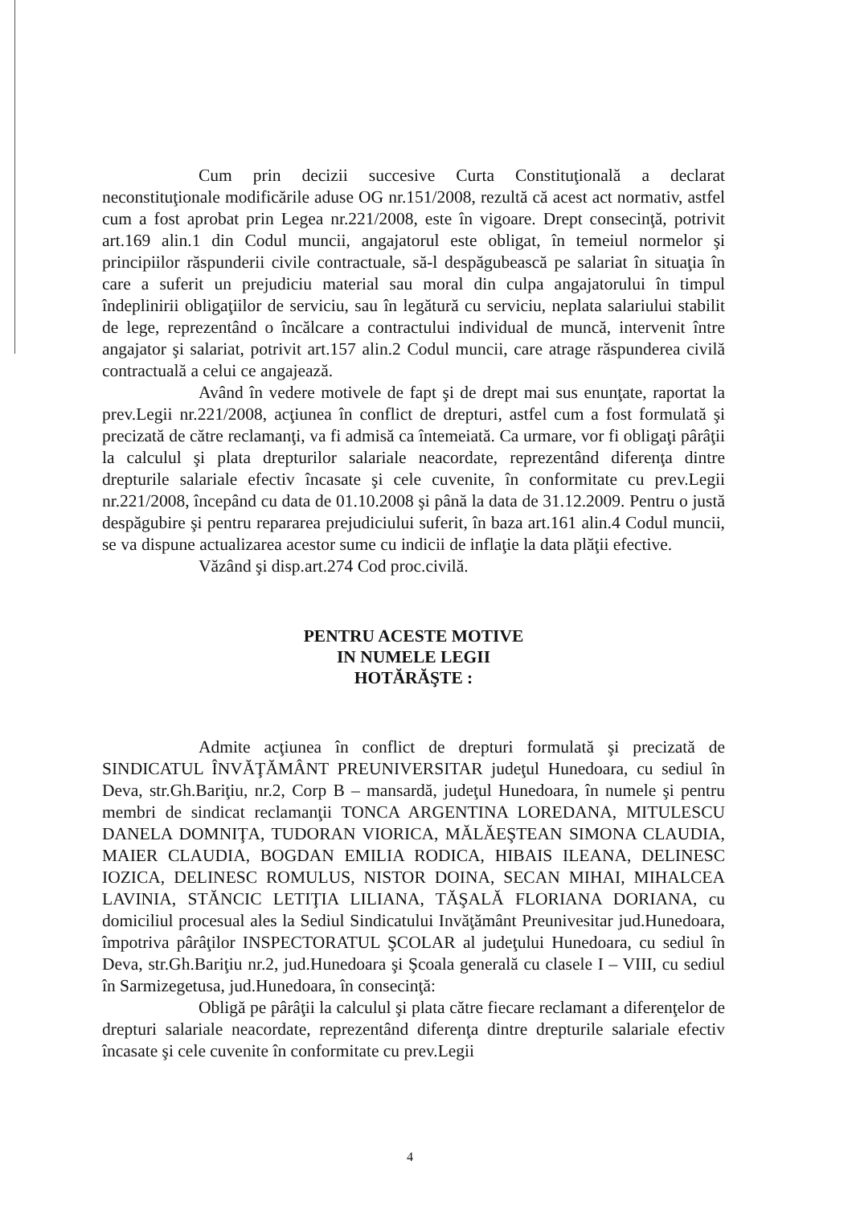Cum prin decizii succesive Curta Constituţională a declarat neconstituţionale modificările aduse OG nr.151/2008, rezultă că acest act normativ, astfel cum a fost aprobat prin Legea nr.221/2008, este în vigoare. Drept consecinţă, potrivit art.169 alin.1 din Codul muncii, angajatorul este obligat, în temeiul normelor şi principiilor răspunderii civile contractuale, să-l despăgubească pe salariat în situaţia în care a suferit un prejudiciu material sau moral din culpa angajatorului în timpul îndeplinirii obligaţiilor de serviciu, sau în legătură cu serviciu, neplata salariului stabilit de lege, reprezentând o încălcare a contractului individual de muncă, intervenit între angajator şi salariat, potrivit art.157 alin.2 Codul muncii, care atrage răspunderea civilă contractuală a celui ce angajează.
Având în vedere motivele de fapt şi de drept mai sus enunţate, raportat la prev.Legii nr.221/2008, acţiunea în conflict de drepturi, astfel cum a fost formulată şi precizată de către reclamanţi, va fi admisă ca întemeiată. Ca urmare, vor fi obligaţi pârâţii la calculul şi plata drepturilor salariale neacordate, reprezentând diferenţa dintre drepturile salariale efectiv încasate şi cele cuvenite, în conformitate cu prev.Legii nr.221/2008, începând cu data de 01.10.2008 şi până la data de 31.12.2009. Pentru o justă despăgubire şi pentru repararea prejudiciului suferit, în baza art.161 alin.4 Codul muncii, se va dispune actualizarea acestor sume cu indicii de inflaţie la data plăţii efective.
Văzând şi disp.art.274 Cod proc.civilă.
PENTRU ACESTE MOTIVE
IN NUMELE LEGII
HOTĂRĂŞTE :
Admite acţiunea în conflict de drepturi formulată şi precizată de SINDICATUL ÎNVĂŢĂMÂNT PREUNIVERSITAR judeţul Hunedoara, cu sediul în Deva, str.Gh.Bariţiu, nr.2, Corp B – mansardă, judeţul Hunedoara, în numele şi pentru membri de sindicat reclamanţii TONCA ARGENTINA LOREDANA, MITULESCU DANELA DOMNIŢA, TUDORAN VIORICA, MĂLĂEŞTEAN SIMONA CLAUDIA, MAIER CLAUDIA, BOGDAN EMILIA RODICA, HIBAIS ILEANA, DELINESC IOZICA, DELINESC ROMULUS, NISTOR DOINA, SECAN MIHAI, MIHALCEA LAVINIA, STĂNCIC LETIŢIA LILIANA, TĂŞALĂ FLORIANA DORIANA, cu domiciliul procesual ales la Sediul Sindicatului Invăţământ Preunivesitar jud.Hunedoara, împotriva pârâţilor INSPECTORATUL ŞCOLAR al judeţului Hunedoara, cu sediul în Deva, str.Gh.Bariţiu nr.2, jud.Hunedoara şi Şcoala generală cu clasele I – VIII, cu sediul în Sarmizegetusa, jud.Hunedoara, în consecinţă:
Obligă pe pârâţii la calculul şi plata către fiecare reclamant a diferenţelor de drepturi salariale neacordate, reprezentând diferenţa dintre drepturile salariale efectiv încasate şi cele cuvenite în conformitate cu prev.Legii
4